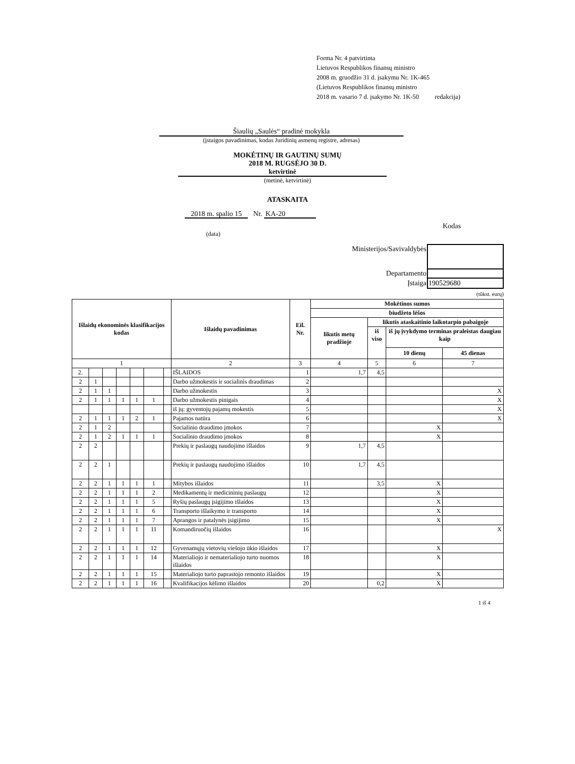Forma Nr. 4 patvirtinta
Lietuvos Respublikos finansų ministro
2008 m. gruodžio 31 d. įsakymu Nr. 1K-465
(Lietuvos Respublikos finansų ministro
2018 m. vasario 7 d. įsakymo Nr. 1K-50 redakcija)
Šiaulių „Saulės“ pradinė mokykla
(įstaigos pavadinimas, kodas Juridinių asmenų registre, adresas)
MOKĖTINŲ IR GAUTINŲ SUMŲ
2018 M. RUGSĖJO 30 D.
ketvirtinė
(metinė, ketvirtinė)
ATASKAITA
2018 m. spalio 15 Nr. KA-20
Kodas
(data)
| Ministerijos/Savivaldybės | |
| Departamento | |
| Įstaiga | 190529680 |
(tūkst. eurų)
| Išlaidų ekonominės klasifikacijos kodas | | | | | | | Išlaidų pavadinimas | Eil. Nr. | Mokėtinos sumos | | | |
| --- | --- | --- | --- | --- | --- | --- | --- | --- | --- | --- | --- | --- |
| | | | | | | | | | biudžeto lėšos | | | |
| | | | | | | | | | likutis metų pradžioje | likutis ataskaitinio laikotarpio pabaigoje | | |
| | | | | | | | | | | iš viso | iš jų įvykdymo terminas praleistas daugiau kaip | |
| | | | | | | | | | | | 10 dienų | 45 dienas |
| 1 | | | | | | | 2 | 3 | 4 | 5 | 6 | 7 |
| 2. | | | | | | | IŠLAIDOS | 1 | 1,7 | 4,5 | | |
| 2 | 1 | | | | | | Darbo užmokestis ir socialinis draudimas | 2 | | | | |
| 2 | 1 | 1 | | | | | Darbo užmokestis | 3 | | | | X |
| 2 | 1 | 1 | 1 | 1 | 1 | | Darbo užmokestis pinigais | 4 | | | | X |
| | | | | | | | iš jų: gyventojų pajamų mokestis | 5 | | | | X |
| 2 | 1 | 1 | 1 | 2 | 1 | | Pajamos natūra | 6 | | | | X |
| 2 | 1 | 2 | | | | | Socialinio draudimo įmokos | 7 | | | X | |
| 2 | 1 | 2 | 1 | 1 | 1 | | Socialinio draudimo įmokos | 8 | | | X | |
| 2 | 2 | | | | | | Prekių ir paslaugų naudojimo išlaidos | 9 | 1,7 | 4,5 | | |
| 2 | 2 | 1 | | | | | Prekių ir paslaugų naudojimo išlaidos | 10 | 1,7 | 4,5 | | |
| 2 | 2 | 1 | 1 | 1 | 1 | | Mitybos išlaidos | 11 | | 3,5 | X | |
| 2 | 2 | 1 | 1 | 1 | 2 | | Medikamentų ir medicininių paslaugų | 12 | | | X | |
| 2 | 2 | 1 | 1 | 1 | 5 | | Ryšių paslaugų įsigijimo išlaidos | 13 | | | X | |
| 2 | 2 | 1 | 1 | 1 | 6 | | Transporto išlaikymo ir transporto | 14 | | | X | |
| 2 | 2 | 1 | 1 | 1 | 7 | | Aprangos ir patalynės įsigijimo | 15 | | | X | |
| 2 | 2 | 1 | 1 | 1 | 11 | | Komandiruočių išlaidos | 16 | | | | X |
| 2 | 2 | 1 | 1 | 1 | 12 | | Gyvenamųjų vietovių viešojo ūkio išlaidos | 17 | | | X | |
| 2 | 2 | 1 | 1 | 1 | 14 | | Materialiojo ir nematerialiojo turto nuomos išlaidos | 18 | | | X | |
| 2 | 2 | 1 | 1 | 1 | 15 | | Materialiojo turto paprastojo remonto išlaidos | 19 | | | X | |
| 2 | 2 | 1 | 1 | 1 | 16 | | Kvalifikacijos kėlimo išlaidos | 20 | | 0,2 | X | |
1 iš 4